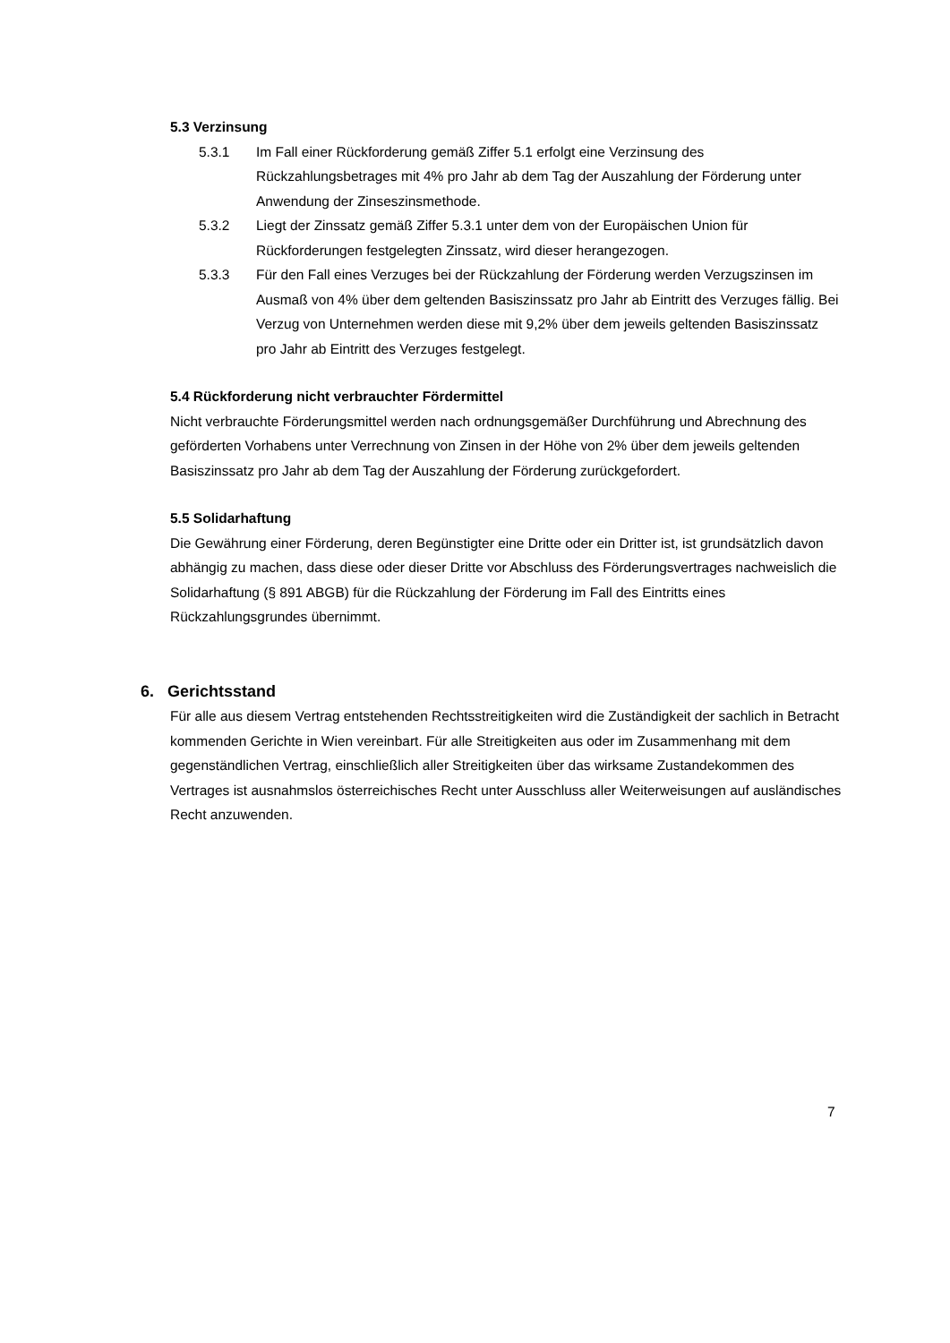5.3 Verzinsung
5.3.1 Im Fall einer Rückforderung gemäß Ziffer 5.1 erfolgt eine Verzinsung des Rückzahlungsbetrages mit 4% pro Jahr ab dem Tag der Auszahlung der Förderung unter Anwendung der Zinseszinsmethode.
5.3.2 Liegt der Zinssatz gemäß Ziffer 5.3.1 unter dem von der Europäischen Union für Rückforderungen festgelegten Zinssatz, wird dieser herangezogen.
5.3.3 Für den Fall eines Verzuges bei der Rückzahlung der Förderung werden Verzugszinsen im Ausmaß von 4% über dem geltenden Basiszinssatz pro Jahr ab Eintritt des Verzuges fällig. Bei Verzug von Unternehmen werden diese mit 9,2% über dem jeweils geltenden Basiszinssatz pro Jahr ab Eintritt des Verzuges festgelegt.
5.4 Rückforderung nicht verbrauchter Fördermittel
Nicht verbrauchte Förderungsmittel werden nach ordnungsgemäßer Durchführung und Abrechnung des geförderten Vorhabens unter Verrechnung von Zinsen in der Höhe von 2% über dem jeweils geltenden Basiszinssatz pro Jahr ab dem Tag der Auszahlung der Förderung zurückgefordert.
5.5 Solidarhaftung
Die Gewährung einer Förderung, deren Begünstigter eine Dritte oder ein Dritter ist, ist grundsätzlich davon abhängig zu machen, dass diese oder dieser Dritte vor Abschluss des Förderungsvertrages nachweislich die Solidarhaftung (§ 891 ABGB) für die Rückzahlung der Förderung im Fall des Eintritts eines Rückzahlungsgrundes übernimmt.
6. Gerichtsstand
Für alle aus diesem Vertrag entstehenden Rechtsstreitigkeiten wird die Zuständigkeit der sachlich in Betracht kommenden Gerichte in Wien vereinbart. Für alle Streitigkeiten aus oder im Zusammenhang mit dem gegenständlichen Vertrag, einschließlich aller Streitigkeiten über das wirksame Zustandekommen des Vertrages ist ausnahmslos österreichisches Recht unter Ausschluss aller Weiterweisungen auf ausländisches Recht anzuwenden.
7